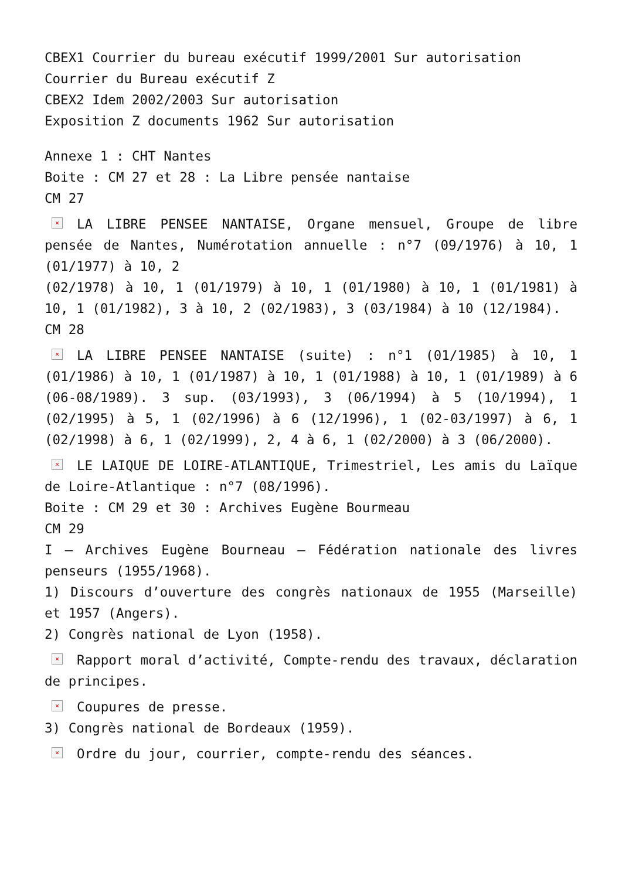CBEX1 Courrier du bureau exécutif 1999/2001 Sur autorisation
Courrier du Bureau exécutif Z
CBEX2 Idem 2002/2003 Sur autorisation
Exposition Z documents 1962 Sur autorisation
Annexe 1 : CHT Nantes
Boite : CM 27 et 28 : La Libre pensée nantaise
CM 27
× LA LIBRE PENSEE NANTAISE, Organe mensuel, Groupe de libre pensée de Nantes, Numérotation annuelle : n°7 (09/1976) à 10, 1 (01/1977) à 10, 2
(02/1978) à 10, 1 (01/1979) à 10, 1 (01/1980) à 10, 1 (01/1981) à 10, 1 (01/1982), 3 à 10, 2 (02/1983), 3 (03/1984) à 10 (12/1984).
CM 28
× LA LIBRE PENSEE NANTAISE (suite) : n°1 (01/1985) à 10, 1 (01/1986) à 10, 1 (01/1987) à 10, 1 (01/1988) à 10, 1 (01/1989) à 6 (06-08/1989). 3 sup. (03/1993), 3 (06/1994) à 5 (10/1994), 1 (02/1995) à 5, 1 (02/1996) à 6 (12/1996), 1 (02-03/1997) à 6, 1 (02/1998) à 6, 1 (02/1999), 2, 4 à 6, 1 (02/2000) à 3 (06/2000).
× LE LAIQUE DE LOIRE-ATLANTIQUE, Trimestriel, Les amis du Laïque de Loire-Atlantique : n°7 (08/1996).
Boite : CM 29 et 30 : Archives Eugène Bourmeau
CM 29
I – Archives Eugène Bourneau – Fédération nationale des livres penseurs (1955/1968).
1) Discours d’ouverture des congrès nationaux de 1955 (Marseille) et 1957 (Angers).
2) Congrès national de Lyon (1958).
× Rapport moral d’activité, Compte-rendu des travaux, déclaration de principes.
× Coupures de presse.
3) Congrès national de Bordeaux (1959).
× Ordre du jour, courrier, compte-rendu des séances.